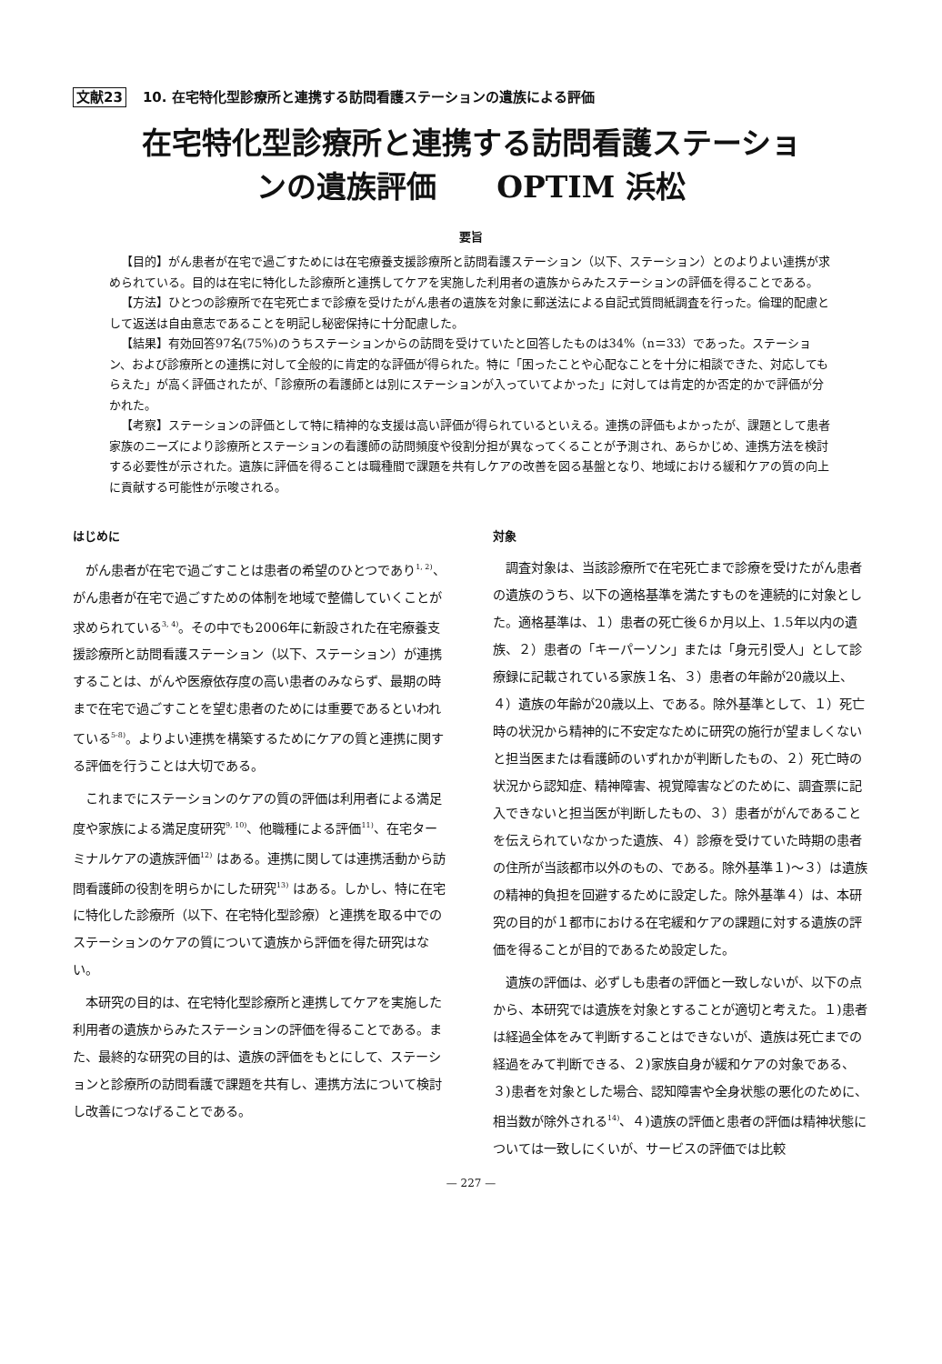文献23 10. 在宅特化型診療所と連携する訪問看護ステーションの遺族による評価
在宅特化型診療所と連携する訪問看護ステーショ
ンの遺族評価　　OPTIM 浜松
要旨
【目的】がん患者が在宅で過ごすためには在宅療養支援診療所と訪問看護ステーション（以下、ステーション）とのよりよい連携が求められている。目的は在宅に特化した診療所と連携してケアを実施した利用者の遺族からみたステーションの評価を得ることである。
【方法】ひとつの診療所で在宅死亡まで診療を受けたがん患者の遺族を対象に郵送法による自記式質問紙調査を行った。倫理的配慮として返送は自由意志であることを明記し秘密保持に十分配慮した。
【結果】有効回答97名(75%)のうちステーションからの訪問を受けていたと回答したものは34%（n＝33）であった。ステーション、および診療所との連携に対して全般的に肯定的な評価が得られた。特に「困ったことや心配なことを十分に相談できた、対応してもらえた」が高く評価されたが、「診療所の看護師とは別にステーションが入っていてよかった」に対しては肯定的か否定的かで評価が分かれた。
【考察】ステーションの評価として特に精神的な支援は高い評価が得られているといえる。連携の評価もよかったが、課題として患者家族のニーズにより診療所とステーションの看護師の訪問頻度や役割分担が異なってくることが予測され、あらかじめ、連携方法を検討する必要性が示された。遺族に評価を得ることは職種間で課題を共有しケアの改善を図る基盤となり、地域における緩和ケアの質の向上に貢献する可能性が示唆される。
はじめに
がん患者が在宅で過ごすことは患者の希望のひとつであり<sup>1, 2)</sup>、がん患者が在宅で過ごすための体制を地域で整備していくことが求められている<sup>3, 4)</sup>。その中でも2006年に新設された在宅療養支援診療所と訪問看護ステーション（以下、ステーション）が連携することは、がんや医療依存度の高い患者のみならず、最期の時まで在宅で過ごすことを望む患者のためには重要であるといわれている<sup>5-8)</sup>。よりよい連携を構築するためにケアの質と連携に関する評価を行うことは大切である。
これまでにステーションのケアの質の評価は利用者による満足度や家族による満足度研究<sup>9, 10)</sup>、他職種による評価<sup>11)</sup>、在宅ターミナルケアの遺族評価<sup>12)</sup> はある。連携に関しては連携活動から訪問看護師の役割を明らかにした研究<sup>13)</sup> はある。しかし、特に在宅に特化した診療所（以下、在宅特化型診療）と連携を取る中でのステーションのケアの質について遺族から評価を得た研究はない。
本研究の目的は、在宅特化型診療所と連携してケアを実施した利用者の遺族からみたステーションの評価を得ることである。また、最終的な研究の目的は、遺族の評価をもとにして、ステーションと診療所の訪問看護で課題を共有し、連携方法について検討し改善につなげることである。
対象
調査対象は、当該診療所で在宅死亡まで診療を受けたがん患者の遺族のうち、以下の適格基準を満たすものを連続的に対象とした。適格基準は、１）患者の死亡後６か月以上、1.5年以内の遺族、２）患者の「キーパーソン」または「身元引受人」として診療録に記載されている家族１名、３）患者の年齢が20歳以上、４）遺族の年齢が20歳以上、である。除外基準として、１）死亡時の状況から精神的に不安定なために研究の施行が望ましくないと担当医または看護師のいずれかが判断したもの、２）死亡時の状況から認知症、精神障害、視覚障害などのために、調査票に記入できないと担当医が判断したもの、３）患者ががんであることを伝えられていなかった遺族、４）診療を受けていた時期の患者の住所が当該都市以外のもの、である。除外基準１)～３）は遺族の精神的負担を回避するために設定した。除外基準４）は、本研究の目的が１都市における在宅緩和ケアの課題に対する遺族の評価を得ることが目的であるため設定した。
遺族の評価は、必ずしも患者の評価と一致しないが、以下の点から、本研究では遺族を対象とすることが適切と考えた。１)患者は経過全体をみて判断することはできないが、遺族は死亡までの経過をみて判断できる、２)家族自身が緩和ケアの対象である、３)患者を対象とした場合、認知障害や全身状態の悪化のために、相当数が除外される<sup>14)</sup>、４)遺族の評価と患者の評価は精神状態については一致しにくいが、サービスの評価では比較
— 227 —